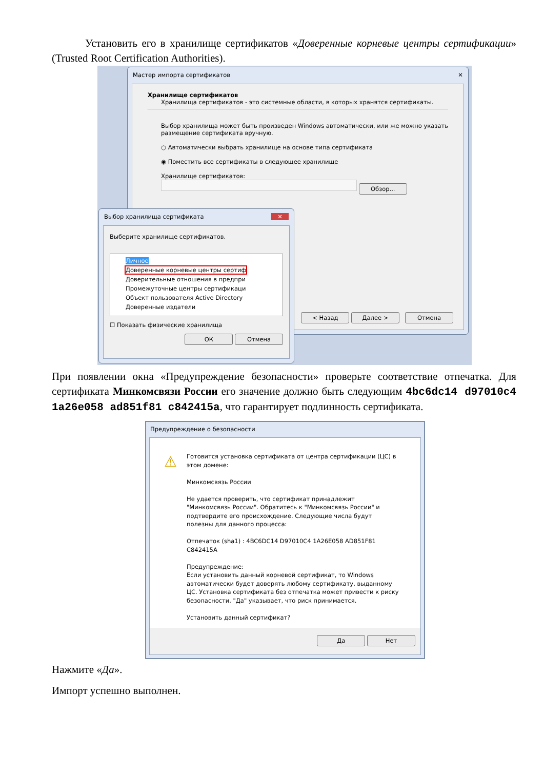Установить его в хранилище сертификатов «Доверенные корневые центры сертификации» (Trusted Root Certification Authorities).
Мастер импорта сертификатов ✕
Хранилище сертификатов
Хранилища сертификатов - это системные области, в которых хранятся сертификаты.
Выбор хранилища может быть произведен Windows автоматически, или же можно указать размещение сертификата вручную.
○ Автоматически выбрать хранилище на основе типа сертификата
◉ Поместить все сертификаты в следующее хранилище
Хранилище сертификатов:
Обзор...
< Назад Далее > Отмена
Выбор хранилища сертификата ✕
Выберите хранилище сертификатов.
Личное
Доверенные корневые центры сертиф
Доверительные отношения в предпри
Промежуточные центры сертификаци
Объект пользователя Active Directory
Доверенные издатели
☐ Показать физические хранилища
ОК Отмена
При появлении окна «Предупреждение безопасности» проверьте соответствие отпечатка. Для сертификата Минкомсвязи России его значение должно быть следующим 4bc6dc14 d97010c4 1a26e058 ad851f81 c842415a, что гарантирует подлинность сертификата.
Предупреждение о безопасности
⚠
Готовится установка сертификата от центра сертификации (ЦС) в этом домене:
Минкомсвязь России
Не удается проверить, что сертификат принадлежит "Минкомсвязь России". Обратитесь к "Минкомсвязь России" и подтвердите его происхождение. Следующие числа будут полезны для данного процесса:
Отпечаток (sha1) : 4BC6DC14 D97010C4 1A26E058 AD851F81 C842415A
Предупреждение:
Если установить данный корневой сертификат, то Windows автоматически будет доверять любому сертификату, выданному ЦС. Установка сертификата без отпечатка может привести к риску безопасности. "Да" указывает, что риск принимается.
Установить данный сертификат?
Да Нет
Нажмите «Да».
Импорт успешно выполнен.